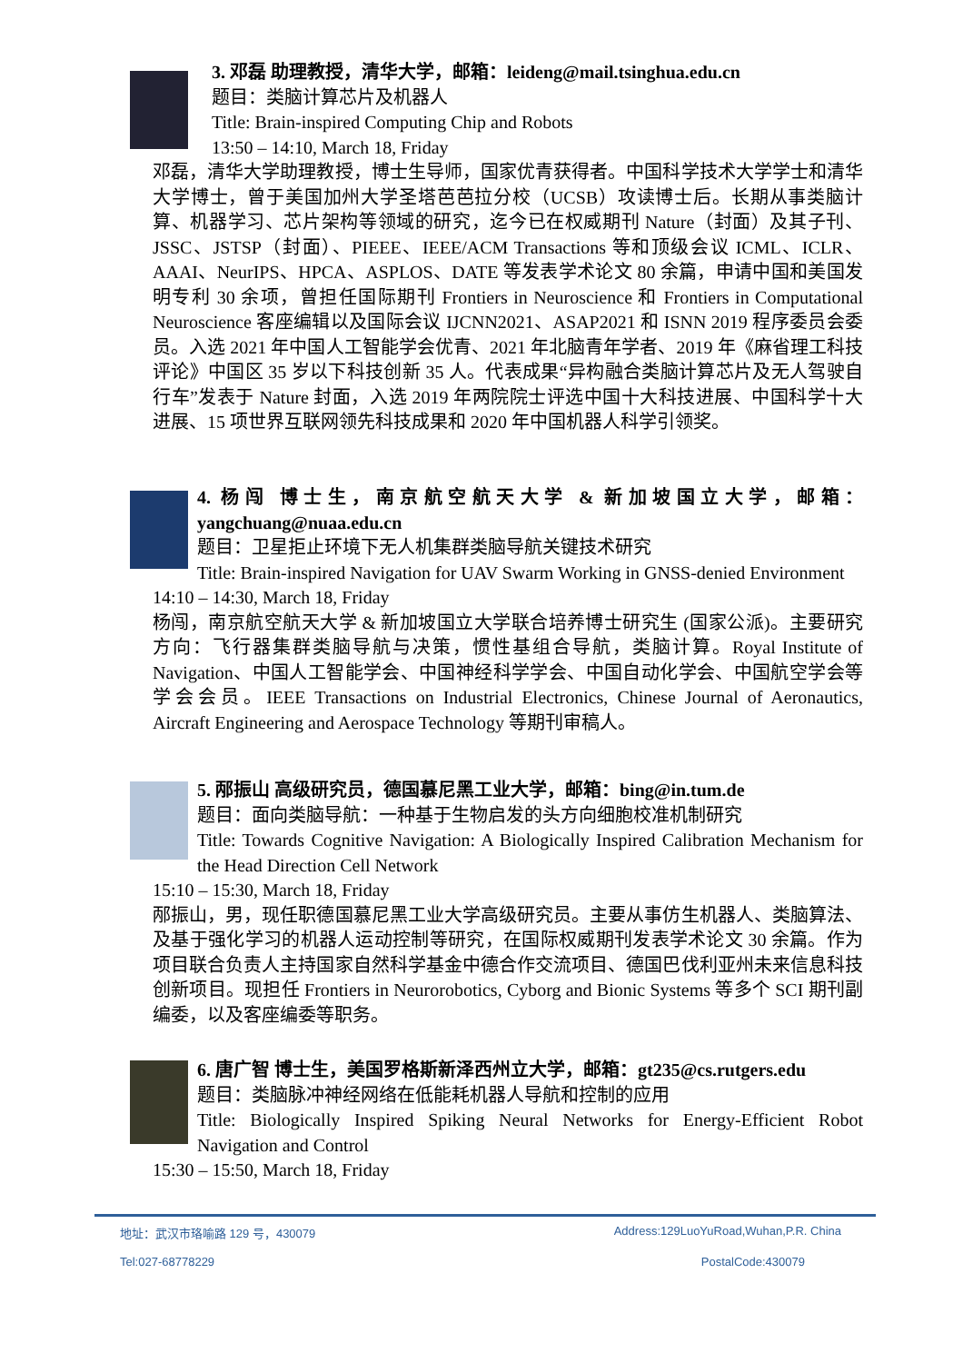3. 邓磊 助理教授，清华大学，邮箱：leideng@mail.tsinghua.edu.cn
题目：类脑计算芯片及机器人
Title: Brain-inspired Computing Chip and Robots
13:50 – 14:10, March 18, Friday
邓磊，清华大学助理教授，博士生导师，国家优青获得者。中国科学技术大学学士和清华大学博士，曾于美国加州大学圣塔芭芭拉分校（UCSB）攻读博士后。长期从事类脑计算、机器学习、芯片架构等领域的研究，迄今已在权威期刊 Nature（封面）及其子刊、JSSC、JSTSP（封面）、PIEEE、IEEE/ACM Transactions 等和顶级会议 ICML、ICLR、AAAI、NeurIPS、HPCA、ASPLOS、DATE 等发表学术论文 80 余篇，申请中国和美国发明专利 30 余项，曾担任国际期刊 Frontiers in Neuroscience 和 Frontiers in Computational Neuroscience 客座编辑以及国际会议 IJCNN2021、ASAP2021 和 ISNN 2019 程序委员会委员。入选 2021 年中国人工智能学会优青、2021 年北脑青年学者、2019 年《麻省理工科技评论》中国区 35 岁以下科技创新 35 人。代表成果“异构融合类脑计算芯片及无人驾驶自行车”发表于 Nature 封面，入选 2019 年两院院士评选中国十大科技进展、中国科学十大进展、15 项世界互联网领先科技成果和 2020 年中国机器人科学引领奖。
4. 杨闯 博士生，南京航空航天大学 & 新加坡国立大学，邮箱：yangchuang@nuaa.edu.cn
题目：卫星拒止环境下无人机集群类脑导航关键技术研究
Title: Brain-inspired Navigation for UAV Swarm Working in GNSS-denied Environment
14:10 – 14:30, March 18, Friday
杨闯，南京航空航天大学 & 新加坡国立大学联合培养博士研究生 (国家公派)。主要研究方向：飞行器集群类脑导航与决策，惯性基组合导航，类脑计算。Royal Institute of Navigation、中国人工智能学会、中国神经科学学会、中国自动化学会、中国航空学会等学会会员。IEEE Transactions on Industrial Electronics, Chinese Journal of Aeronautics, Aircraft Engineering and Aerospace Technology 等期刊审稿人。
5. 邴振山 高级研究员，德国慕尼黑工业大学，邮箱：bing@in.tum.de
题目：面向类脑导航：一种基于生物启发的头方向细胞校准机制研究
Title: Towards Cognitive Navigation: A Biologically Inspired Calibration Mechanism for the Head Direction Cell Network
15:10 – 15:30, March 18, Friday
邴振山，男，现任职德国慕尼黑工业大学高级研究员。主要从事仿生机器人、类脑算法、及基于强化学习的机器人运动控制等研究，在国际权威期刊发表学术论文 30 余篇。作为项目联合负责人主持国家自然科学基金中德合作交流项目、德国巴伐利亚州未来信息科技创新项目。现担任 Frontiers in Neurorobotics, Cyborg and Bionic Systems 等多个 SCI 期刊副编委，以及客座编委等职务。
6. 唐广智 博士生，美国罗格斯新泽西州立大学，邮箱：gt235@cs.rutgers.edu
题目：类脑脉冲神经网络在低能耗机器人导航和控制的应用
Title: Biologically Inspired Spiking Neural Networks for Energy-Efficient Robot Navigation and Control
15:30 – 15:50, March 18, Friday
地址：武汉市珞喻路 129 号，430079 Address:129LuoYuRoad,Wuhan,P.R. China
Tel:027-68778229 PostalCode:430079